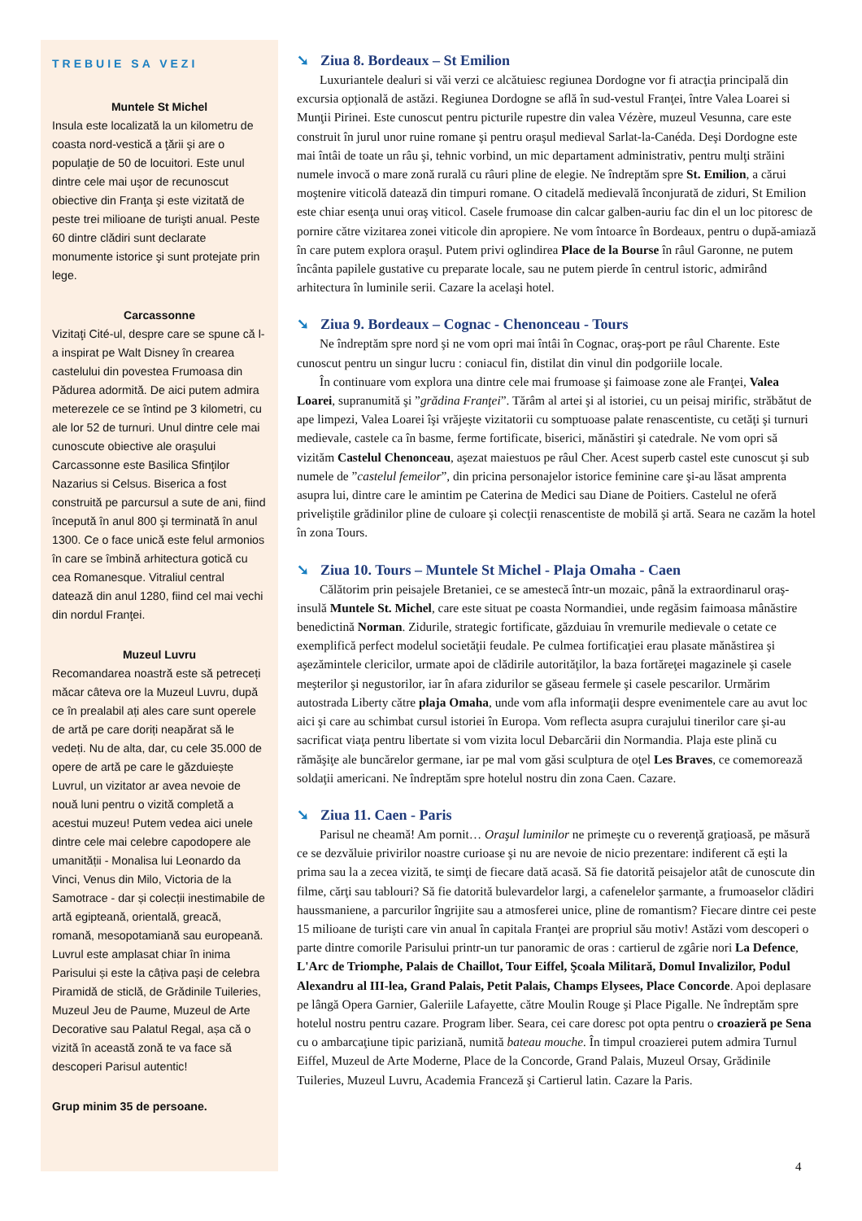TREBUIE SA VEZI
Muntele St Michel
Insula este localizată la un kilometru de coasta nord-vestică a ţării şi are o populaţie de 50 de locuitori. Este unul dintre cele mai uşor de recunoscut obiective din Franţa şi este vizitată de peste trei milioane de turişti anual. Peste 60 dintre clădiri sunt declarate monumente istorice şi sunt protejate prin lege.
Carcassonne
Vizitaţi Cité-ul, despre care se spune că l-a inspirat pe Walt Disney în crearea castelului din povestea Frumoasa din Pădurea adormită. De aici putem admira meterezele ce se întind pe 3 kilometri, cu ale lor 52 de turnuri. Unul dintre cele mai cunoscute obiective ale oraşului Carcassonne este Basilica Sfinţilor Nazarius si Celsus. Biserica a fost construită pe parcursul a sute de ani, fiind începută în anul 800 şi terminată în anul 1300. Ce o face unică este felul armonios în care se îmbină arhitectura gotică cu cea Romanesque. Vitraliul central datează din anul 1280, fiind cel mai vechi din nordul Franţei.
Muzeul Luvru
Recomandarea noastră este să petreceți măcar câteva ore la Muzeul Luvru, după ce în prealabil ați ales care sunt operele de artă pe care doriți neapărat să le vedeți. Nu de alta, dar, cu cele 35.000 de opere de artă pe care le găzduiește Luvrul, un vizitator ar avea nevoie de nouă luni pentru o vizită completă a acestui muzeu! Putem vedea aici unele dintre cele mai celebre capodopere ale umanității - Monalisa lui Leonardo da Vinci, Venus din Milo, Victoria de la Samotrace - dar și colecții inestimabile de artă egipteană, orientală, greacă, romană, mesopotamiană sau europeană. Luvrul este amplasat chiar în inima Parisului și este la câțiva pași de celebra Piramidă de sticlă, de Grădinile Tuileries, Muzeul Jeu de Paume, Muzeul de Arte Decorative sau Palatul Regal, așa că o vizită în această zonă te va face să descoperi Parisul autentic!
Grup minim 35 de persoane.
➘ Ziua 8. Bordeaux – St Emilion
Luxuriantele dealuri si văi verzi ce alcătuiesc regiunea Dordogne vor fi atracţia principală din excursia opţională de astăzi. Regiunea Dordogne se află în sud-vestul Franţei, între Valea Loarei si Munţii Pirinei. Este cunoscut pentru picturile rupestre din valea Vézère, muzeul Vesunna, care este construit în jurul unor ruine romane şi pentru oraşul medieval Sarlat-la-Canéda. Deşi Dordogne este mai întâi de toate un râu şi, tehnic vorbind, un mic departament administrativ, pentru mulţi străini numele invocă o mare zonă rurală cu râuri pline de elegie. Ne îndreptăm spre St. Emilion, a cărui moştenire viticolă datează din timpuri romane. O citadelă medievală înconjurată de ziduri, St Emilion este chiar esenţa unui oraş viticol. Casele frumoase din calcar galben-auriu fac din el un loc pitoresc de pornire către vizitarea zonei viticole din apropiere. Ne vom întoarce în Bordeaux, pentru o după-amiază în care putem explora oraşul. Putem privi oglindirea Place de la Bourse în râul Garonne, ne putem încânta papilele gustative cu preparate locale, sau ne putem pierde în centrul istoric, admirând arhitectura în luminile serii. Cazare la acelaşi hotel.
➘ Ziua 9. Bordeaux – Cognac - Chenonceau - Tours
Ne îndreptăm spre nord şi ne vom opri mai întâi în Cognac, oraş-port pe râul Charente. Este cunoscut pentru un singur lucru : coniacul fin, distilat din vinul din podgoriile locale.
În continuare vom explora una dintre cele mai frumoase şi faimoase zone ale Franţei, Valea Loarei, supranumită şi ”grădina Franţei”. Tărâm al artei şi al istoriei, cu un peisaj mirific, străbătut de ape limpezi, Valea Loarei îşi vrăjeşte vizitatorii cu somptuoase palate renascentiste, cu cetăţi şi turnuri medievale, castele ca în basme, ferme fortificate, biserici, mănăstiri şi catedrale. Ne vom opri să vizităm Castelul Chenonceau, aşezat maiestuos pe râul Cher. Acest superb castel este cunoscut şi sub numele de ”castelul femeilor”, din pricina personajelor istorice feminine care şi-au lăsat amprenta asupra lui, dintre care le amintim pe Caterina de Medici sau Diane de Poitiers. Castelul ne oferă priveliştile grădinilor pline de culoare şi colecţii renascentiste de mobilă şi artă. Seara ne cazăm la hotel în zona Tours.
➘ Ziua 10. Tours – Muntele St Michel - Plaja Omaha - Caen
Călătorim prin peisajele Bretaniei, ce se amestecă într-un mozaic, până la extraordinarul oraş-insulă Muntele St. Michel, care este situat pe coasta Normandiei, unde regăsim faimoasa mânăstire benedictină Norman. Zidurile, strategic fortificate, găzduiau în vremurile medievale o cetate ce exemplifică perfect modelul societăţii feudale. Pe culmea fortificaţiei erau plasate mănăstirea şi aşezămintele clericilor, urmate apoi de clădirile autorităţilor, la baza fortăreţei magazinele şi casele meşterilor şi negustorilor, iar în afara zidurilor se găseau fermele şi casele pescarilor. Urmărim autostrada Liberty către plaja Omaha, unde vom afla informaţii despre evenimentele care au avut loc aici şi care au schimbat cursul istoriei în Europa. Vom reflecta asupra curajului tinerilor care şi-au sacrificat viaţa pentru libertate si vom vizita locul Debarcării din Normandia. Plaja este plină cu rămăşiţe ale buncărelor germane, iar pe mal vom găsi sculptura de oţel Les Braves, ce comemorează soldaţii americani. Ne îndreptăm spre hotelul nostru din zona Caen. Cazare.
➘ Ziua 11. Caen - Paris
Parisul ne cheamă! Am pornit… Oraşul luminilor ne primeşte cu o reverenţă graţioasă, pe măsură ce se dezvăluie privirilor noastre curioase şi nu are nevoie de nicio prezentare: indiferent că eşti la prima sau la a zecea vizită, te simţi de fiecare dată acasă. Să fie datorită peisajelor atât de cunoscute din filme, cărţi sau tablouri? Să fie datorită bulevardelor largi, a cafenelelor şarmante, a frumoaselor clădiri haussmaniene, a parcurilor îngrijite sau a atmosferei unice, pline de romantism? Fiecare dintre cei peste 15 milioane de turişti care vin anual în capitala Franţei are propriul său motiv! Astăzi vom descoperi o parte dintre comorile Parisului printr-un tur panoramic de oras : cartierul de zgârie nori La Defence, L'Arc de Triomphe, Palais de Chaillot, Tour Eiffel, Şcoala Militară, Domul Invalizilor, Podul Alexandru al III-lea, Grand Palais, Petit Palais, Champs Elysees, Place Concorde. Apoi deplasare pe lângă Opera Garnier, Galeriile Lafayette, către Moulin Rouge şi Place Pigalle. Ne îndreptăm spre hotelul nostru pentru cazare. Program liber. Seara, cei care doresc pot opta pentru o croazieră pe Sena cu o ambarcaţiune tipic pariziană, numită bateau mouche. În timpul croazierei putem admira Turnul Eiffel, Muzeul de Arte Moderne, Place de la Concorde, Grand Palais, Muzeul Orsay, Grădinile Tuileries, Muzeul Luvru, Academia Franceză şi Cartierul latin. Cazare la Paris.
4